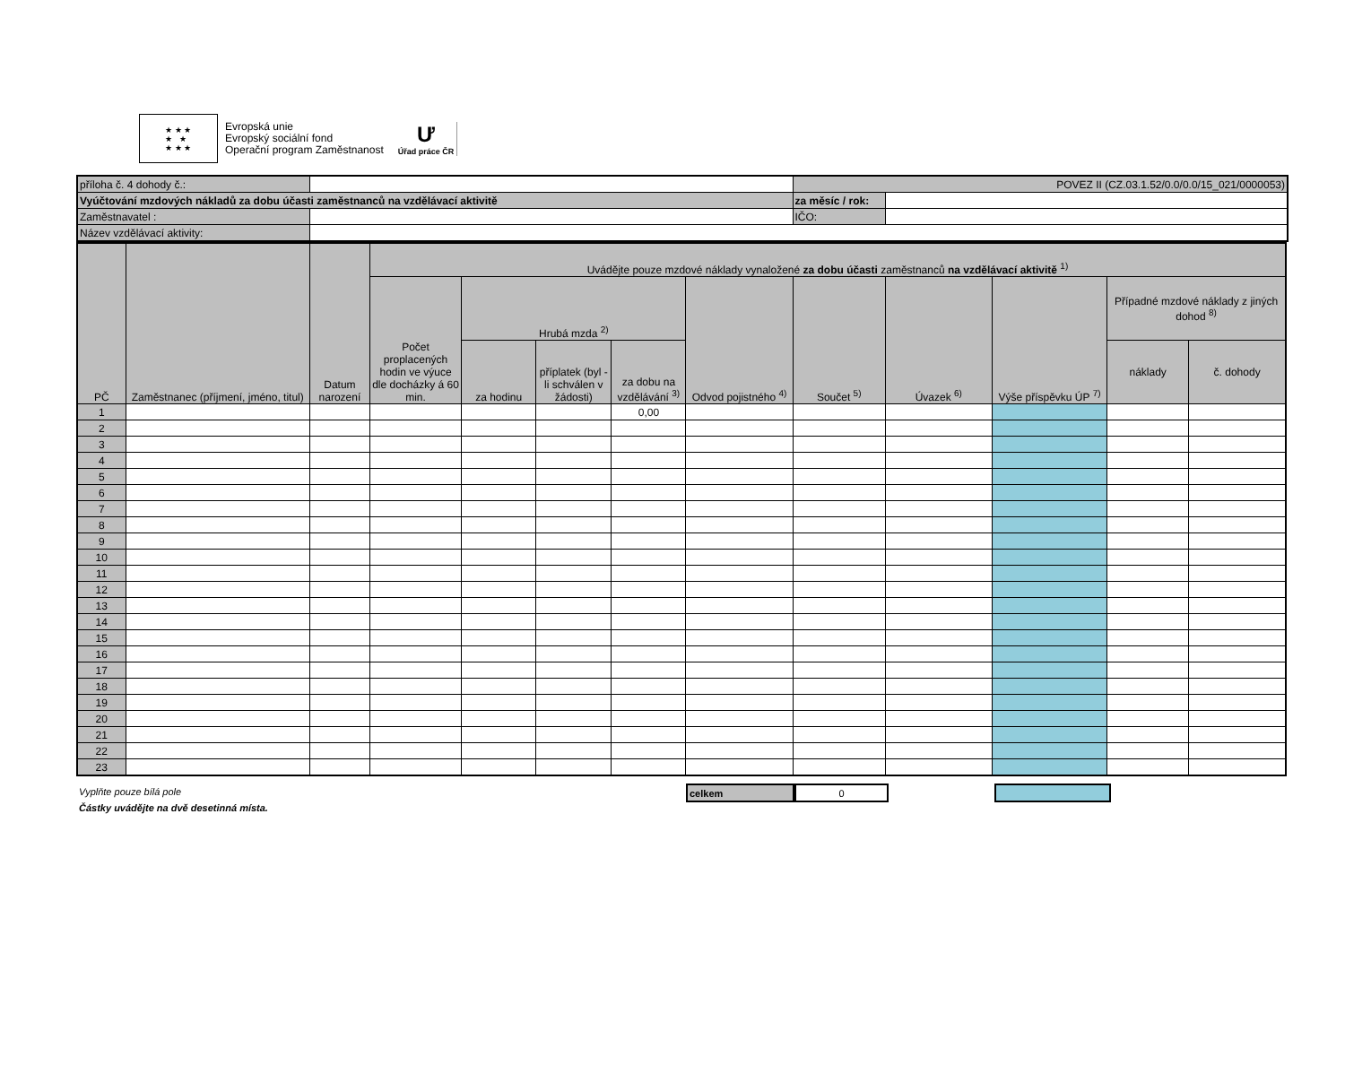★ ★ ★
★ ★
★ ★ ★
Evropská unie
Evropský sociální fond
Operační program Zaměstnanost
Ư
Úřad práce ČR
| příloha č. 4 dohody č.: | | POVEZ II (CZ.03.1.52/0.0/0.0/15_021/0000053) | |
| Vyúčtování mzdových nákladů za dobu účasti zaměstnanců na vzdělávací aktivitě | | za měsíc / rok: | |
| Zaměstnavatel : | | IČO: | |
| Název vzdělávací aktivity: | | | |
| PČ | Zaměstnanec (příjmení, jméno, titul) | Datum narození | Uvádějte pouze mzdové náklady vynaložené za dobu účasti zaměstnanců na vzdělávací aktivitě <sup>1)</sup> | | | | | | | | | |
| --- | --- | --- | --- | --- | --- | --- | --- | --- | --- | --- | --- | --- |
| | | | Počet proplacených hodin ve výuce dle docházky á 60 min. | Hrubá mzda <sup>2)</sup> | | | Odvod pojistného <sup>4)</sup> | Součet <sup>5)</sup> | Úvazek <sup>6)</sup> | Výše příspěvku ÚP <sup>7)</sup> | Případné mzdové náklady z jiných dohod <sup>8)</sup> | |
| | | | | za hodinu | příplatek (byl -li schválen v žádosti) | za dobu na vzdělávání <sup>3)</sup> | | | | | náklady | č. dohody |
| 1 | | | | | | 0,00 | | | | | | |
| 2 | | | | | | | | | | | | |
| 3 | | | | | | | | | | | | |
| 4 | | | | | | | | | | | | |
| 5 | | | | | | | | | | | | |
| 6 | | | | | | | | | | | | |
| 7 | | | | | | | | | | | | |
| 8 | | | | | | | | | | | | |
| 9 | | | | | | | | | | | | |
| 10 | | | | | | | | | | | | |
| 11 | | | | | | | | | | | | |
| 12 | | | | | | | | | | | | |
| 13 | | | | | | | | | | | | |
| 14 | | | | | | | | | | | | |
| 15 | | | | | | | | | | | | |
| 16 | | | | | | | | | | | | |
| 17 | | | | | | | | | | | | |
| 18 | | | | | | | | | | | | |
| 19 | | | | | | | | | | | | |
| 20 | | | | | | | | | | | | |
| 21 | | | | | | | | | | | | |
| 22 | | | | | | | | | | | | |
| 23 | | | | | | | | | | | | |
celkem 0
Vyplňte pouze bílá pole
Částky uvádějte na dvě desetinná místa.